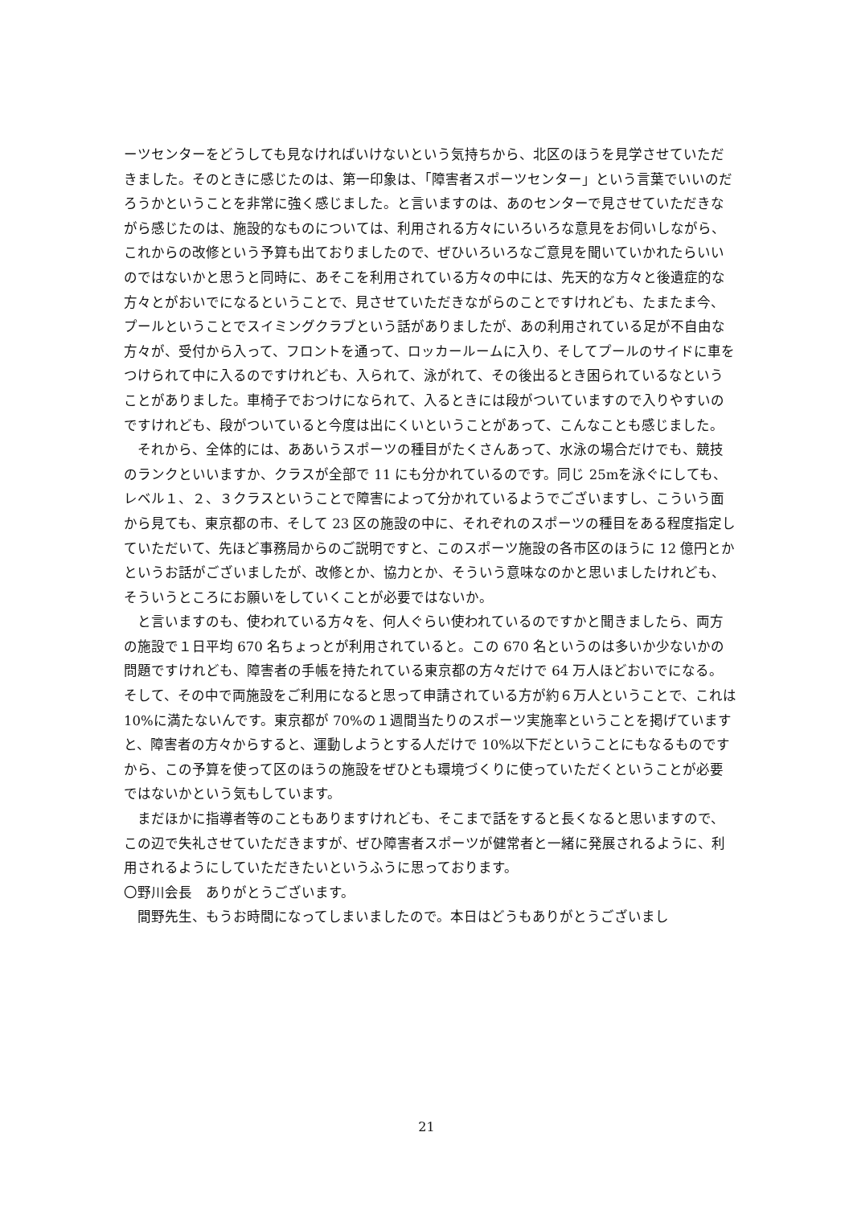ーツセンターをどうしても見なければいけないという気持ちから、北区のほうを見学させていただきました。そのときに感じたのは、第一印象は、「障害者スポーツセンター」という言葉でいいのだろうかということを非常に強く感じました。と言いますのは、あのセンターで見させていただきながら感じたのは、施設的なものについては、利用される方々にいろいろな意見をお伺いしながら、これからの改修という予算も出ておりましたので、ぜひいろいろなご意見を聞いていかれたらいいのではないかと思うと同時に、あそこを利用されている方々の中には、先天的な方々と後遺症的な方々とがおいでになるということで、見させていただきながらのことですけれども、たまたま今、プールということでスイミングクラブという話がありましたが、あの利用されている足が不自由な方々が、受付から入って、フロントを通って、ロッカールームに入り、そしてプールのサイドに車をつけられて中に入るのですけれども、入られて、泳がれて、その後出るとき困られているなということがありました。車椅子でおつけになられて、入るときには段がついていますので入りやすいのですけれども、段がついていると今度は出にくいということがあって、こんなことも感じました。
それから、全体的には、ああいうスポーツの種目がたくさんあって、水泳の場合だけでも、競技のランクといいますか、クラスが全部で 11 にも分かれているのです。同じ 25mを泳ぐにしても、レベル１、２、３クラスということで障害によって分かれているようでございますし、こういう面から見ても、東京都の市、そして 23 区の施設の中に、それぞれのスポーツの種目をある程度指定していただいて、先ほど事務局からのご説明ですと、このスポーツ施設の各市区のほうに 12 億円とかというお話がございましたが、改修とか、協力とか、そういう意味なのかと思いましたけれども、そういうところにお願いをしていくことが必要ではないか。
と言いますのも、使われている方々を、何人ぐらい使われているのですかと聞きましたら、両方の施設で１日平均 670 名ちょっとが利用されていると。この 670 名というのは多いか少ないかの問題ですけれども、障害者の手帳を持たれている東京都の方々だけで 64 万人ほどおいでになる。そして、その中で両施設をご利用になると思って申請されている方が約６万人ということで、これは 10%に満たないんです。東京都が 70%の１週間当たりのスポーツ実施率ということを掲げていますと、障害者の方々からすると、運動しようとする人だけで 10%以下だということにもなるものですから、この予算を使って区のほうの施設をぜひとも環境づくりに使っていただくということが必要ではないかという気もしています。
まだほかに指導者等のこともありますけれども、そこまで話をすると長くなると思いますので、この辺で失礼させていただきますが、ぜひ障害者スポーツが健常者と一緒に発展されるように、利用されるようにしていただきたいというふうに思っております。
〇野川会長　ありがとうございます。
間野先生、もうお時間になってしまいましたので。本日はどうもありがとうございまし
21